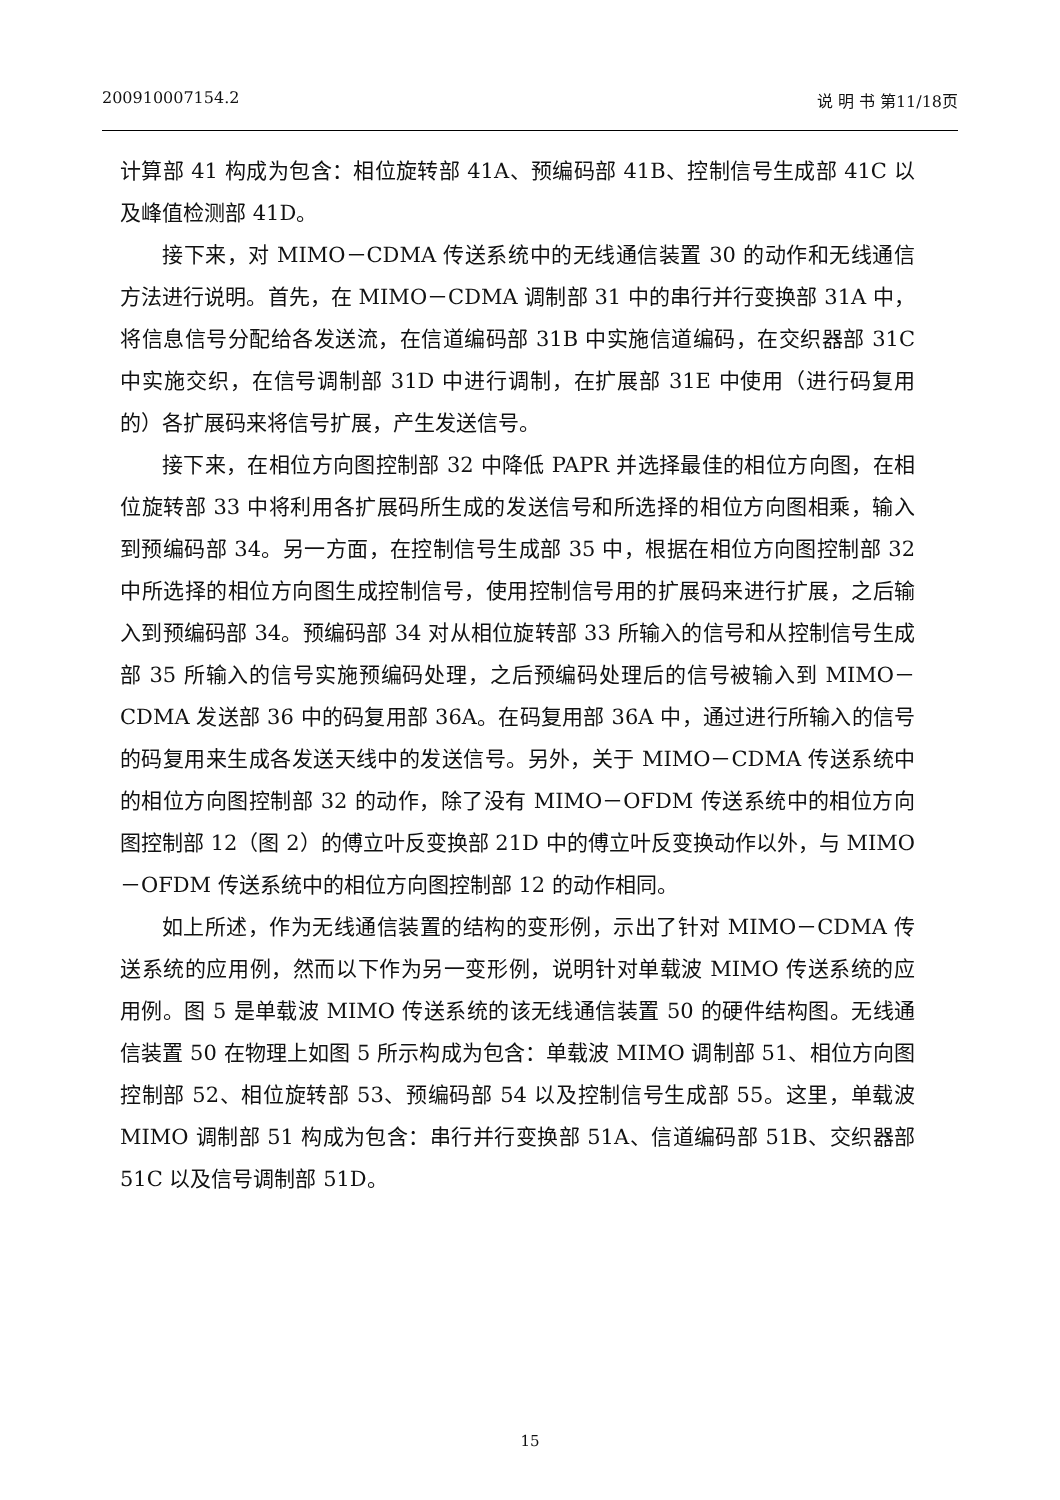200910007154.2 说 明 书 第11/18页
计算部 41 构成为包含：相位旋转部 41A、预编码部 41B、控制信号生成部 41C 以及峰值检测部 41D。
接下来，对 MIMO－CDMA 传送系统中的无线通信装置 30 的动作和无线通信方法进行说明。首先，在 MIMO－CDMA 调制部 31 中的串行并行变换部 31A 中，将信息信号分配给各发送流，在信道编码部 31B 中实施信道编码，在交织器部 31C 中实施交织，在信号调制部 31D 中进行调制，在扩展部 31E 中使用（进行码复用的）各扩展码来将信号扩展，产生发送信号。
接下来，在相位方向图控制部 32 中降低 PAPR 并选择最佳的相位方向图，在相位旋转部 33 中将利用各扩展码所生成的发送信号和所选择的相位方向图相乘，输入到预编码部 34。另一方面，在控制信号生成部 35 中，根据在相位方向图控制部 32 中所选择的相位方向图生成控制信号，使用控制信号用的扩展码来进行扩展，之后输入到预编码部 34。预编码部 34 对从相位旋转部 33 所输入的信号和从控制信号生成部 35 所输入的信号实施预编码处理，之后预编码处理后的信号被输入到 MIMO－CDMA 发送部 36 中的码复用部 36A。在码复用部 36A 中，通过进行所输入的信号的码复用来生成各发送天线中的发送信号。另外，关于 MIMO－CDMA 传送系统中的相位方向图控制部 32 的动作，除了没有 MIMO－OFDM 传送系统中的相位方向图控制部 12（图 2）的傅立叶反变换部 21D 中的傅立叶反变换动作以外，与 MIMO－OFDM 传送系统中的相位方向图控制部 12 的动作相同。
如上所述，作为无线通信装置的结构的变形例，示出了针对 MIMO－CDMA 传送系统的应用例，然而以下作为另一变形例，说明针对单载波 MIMO 传送系统的应用例。图 5 是单载波 MIMO 传送系统的该无线通信装置 50 的硬件结构图。无线通信装置 50 在物理上如图 5 所示构成为包含：单载波 MIMO 调制部 51、相位方向图控制部 52、相位旋转部 53、预编码部 54 以及控制信号生成部 55。这里，单载波 MIMO 调制部 51 构成为包含：串行并行变换部 51A、信道编码部 51B、交织器部 51C 以及信号调制部 51D。
15